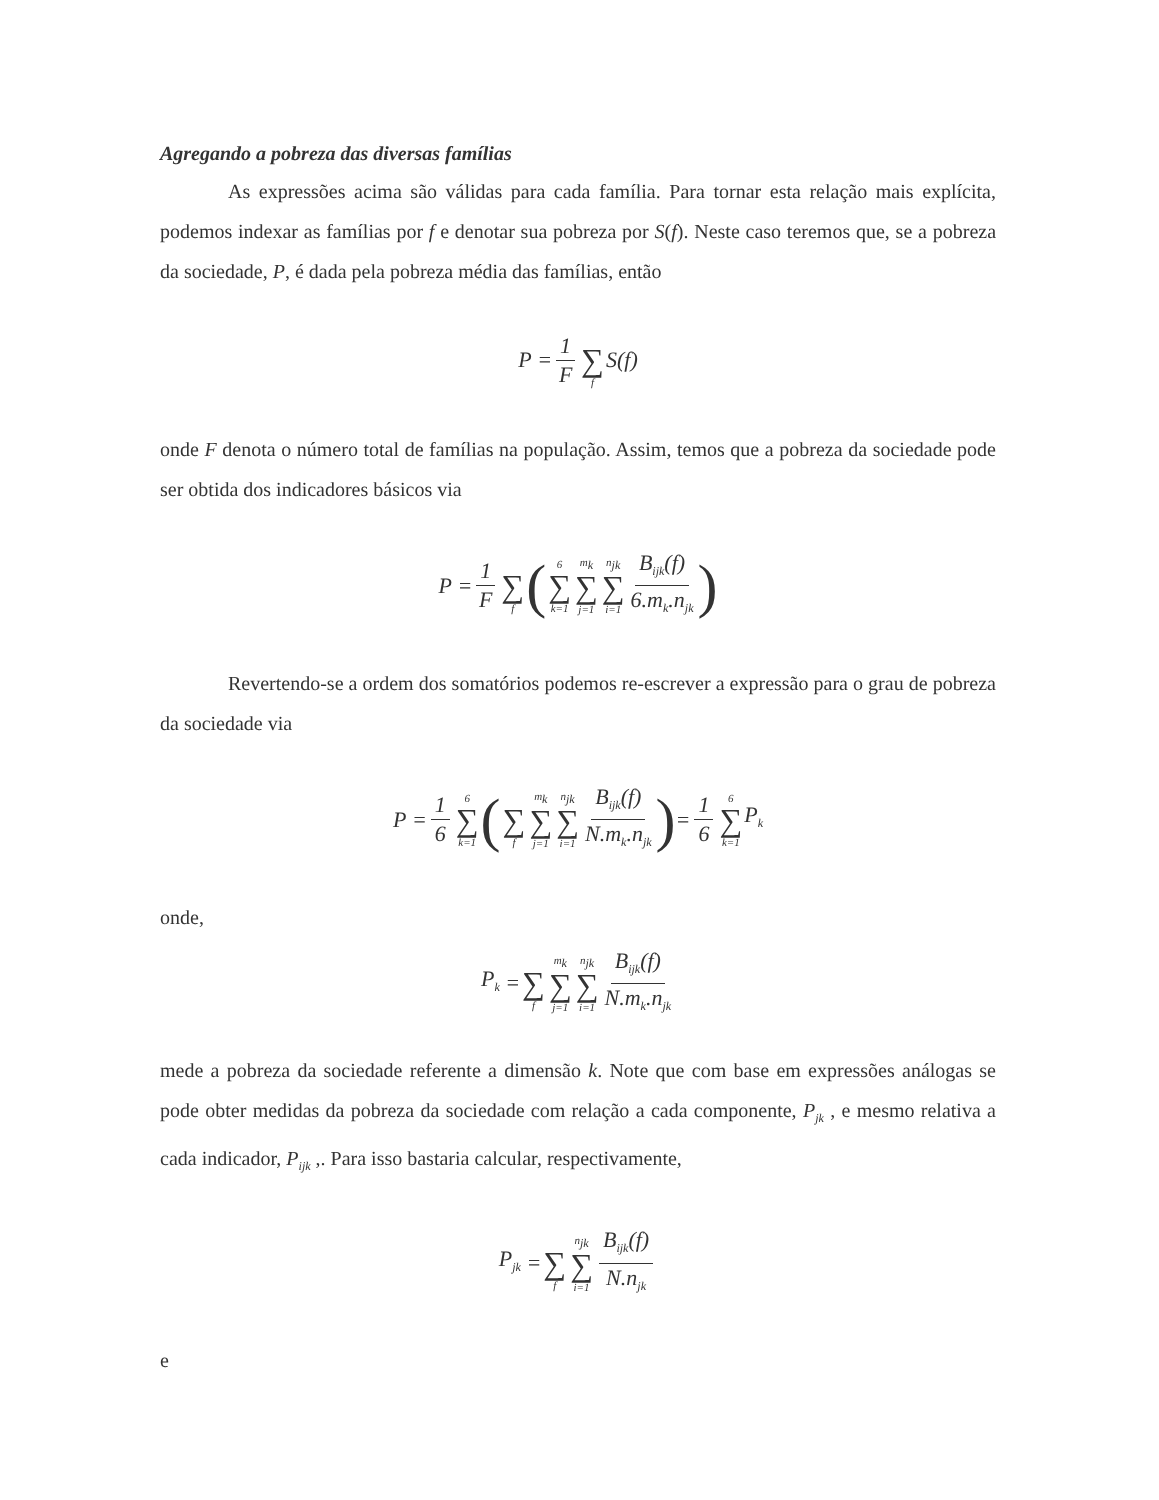Agregando a pobreza das diversas famílias
As expressões acima são válidas para cada família. Para tornar esta relação mais explícita, podemos indexar as famílias por f e denotar sua pobreza por S(f). Neste caso teremos que, se a pobreza da sociedade, P, é dada pela pobreza média das famílias, então
P = 1 F ∑ f S (f)
onde F denota o número total de famílias na população. Assim, temos que a pobreza da sociedade pode ser obtida dos indicadores básicos via
P = 1 F ∑ f (6 ∑ k=1 m<sub>k</sub> ∑ j=1 n<sub>jk</sub> ∑ i=1 B<sub>ijk</sub>(f) 6.m<sub>k</sub>.n<sub>jk</sub>)
Revertendo-se a ordem dos somatórios podemos re-escrever a expressão para o grau de pobreza da sociedade via
P = 1 6 6 ∑ k=1 ( ∑ f m<sub>k</sub> ∑ j=1 n<sub>jk</sub> ∑ i=1 B<sub>ijk</sub>(f) N.m<sub>k</sub>.n<sub>jk</sub>) = 1 6 6 ∑ k=1 P<sub>k</sub>
onde,
P<sub>k</sub> = ∑ f m<sub>k</sub> ∑ j=1 n<sub>jk</sub> ∑ i=1 B<sub>ijk</sub>(f) N.m<sub>k</sub>.n<sub>jk</sub>
mede a pobreza da sociedade referente a dimensão k. Note que com base em expressões análogas se pode obter medidas da pobreza da sociedade com relação a cada componente, P<sub>jk</sub> , e mesmo relativa a cada indicador, P<sub>ijk</sub> ,. Para isso bastaria calcular, respectivamente,
P<sub>jk</sub> = ∑ f n<sub>jk</sub> ∑ i=1 B<sub>ijk</sub>(f) N.n<sub>jk</sub>
e